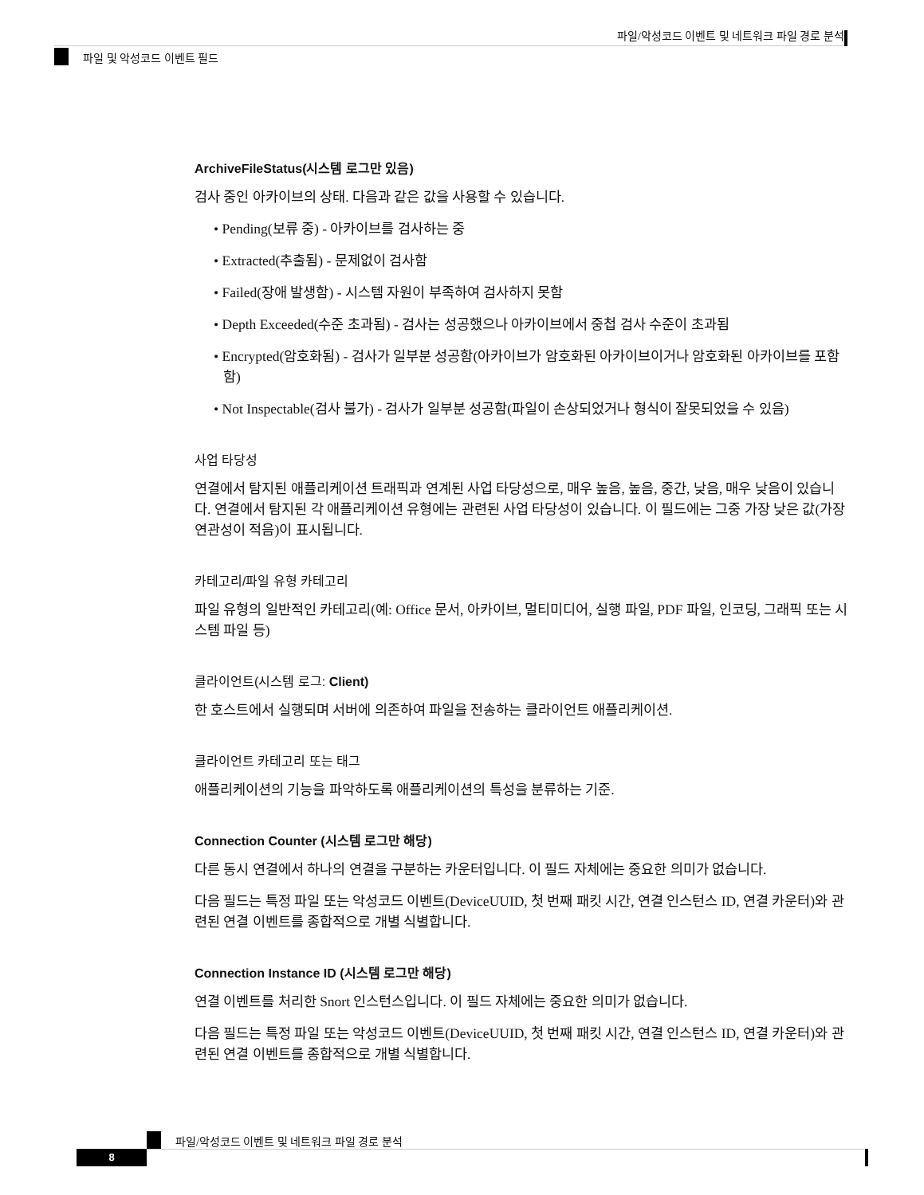파일/악성코드 이벤트 및 네트워크 파일 경로 분석
파일 및 악성코드 이벤트 필드
ArchiveFileStatus(시스템 로그만 있음)
검사 중인 아카이브의 상태. 다음과 같은 값을 사용할 수 있습니다.
• Pending(보류 중) - 아카이브를 검사하는 중
• Extracted(추출됨) - 문제없이 검사함
• Failed(장애 발생함) - 시스템 자원이 부족하여 검사하지 못함
• Depth Exceeded(수준 초과됨) - 검사는 성공했으나 아카이브에서 중첩 검사 수준이 초과됨
• Encrypted(암호화됨) - 검사가 일부분 성공함(아카이브가 암호화된 아카이브이거나 암호화된 아카이브를 포함함)
• Not Inspectable(검사 불가) - 검사가 일부분 성공함(파일이 손상되었거나 형식이 잘못되었을 수 있음)
사업 타당성
연결에서 탐지된 애플리케이션 트래픽과 연계된 사업 타당성으로, 매우 높음, 높음, 중간, 낮음, 매우 낮음이 있습니다. 연결에서 탐지된 각 애플리케이션 유형에는 관련된 사업 타당성이 있습니다. 이 필드에는 그중 가장 낮은 값(가장 연관성이 적음)이 표시됩니다.
카테고리/파일 유형 카테고리
파일 유형의 일반적인 카테고리(예: Office 문서, 아카이브, 멀티미디어, 실행 파일, PDF 파일, 인코딩, 그래픽 또는 시스템 파일 등)
클라이언트(시스템 로그: Client)
한 호스트에서 실행되며 서버에 의존하여 파일을 전송하는 클라이언트 애플리케이션.
클라이언트 카테고리 또는 태그
애플리케이션의 기능을 파악하도록 애플리케이션의 특성을 분류하는 기준.
Connection Counter (시스템 로그만 해당)
다른 동시 연결에서 하나의 연결을 구분하는 카운터입니다. 이 필드 자체에는 중요한 의미가 없습니다.
다음 필드는 특정 파일 또는 악성코드 이벤트(DeviceUUID, 첫 번째 패킷 시간, 연결 인스턴스 ID, 연결 카운터)와 관련된 연결 이벤트를 종합적으로 개별 식별합니다.
Connection Instance ID (시스템 로그만 해당)
연결 이벤트를 처리한 Snort 인스턴스입니다. 이 필드 자체에는 중요한 의미가 없습니다.
다음 필드는 특정 파일 또는 악성코드 이벤트(DeviceUUID, 첫 번째 패킷 시간, 연결 인스턴스 ID, 연결 카운터)와 관련된 연결 이벤트를 종합적으로 개별 식별합니다.
파일/악성코드 이벤트 및 네트워크 파일 경로 분석
8